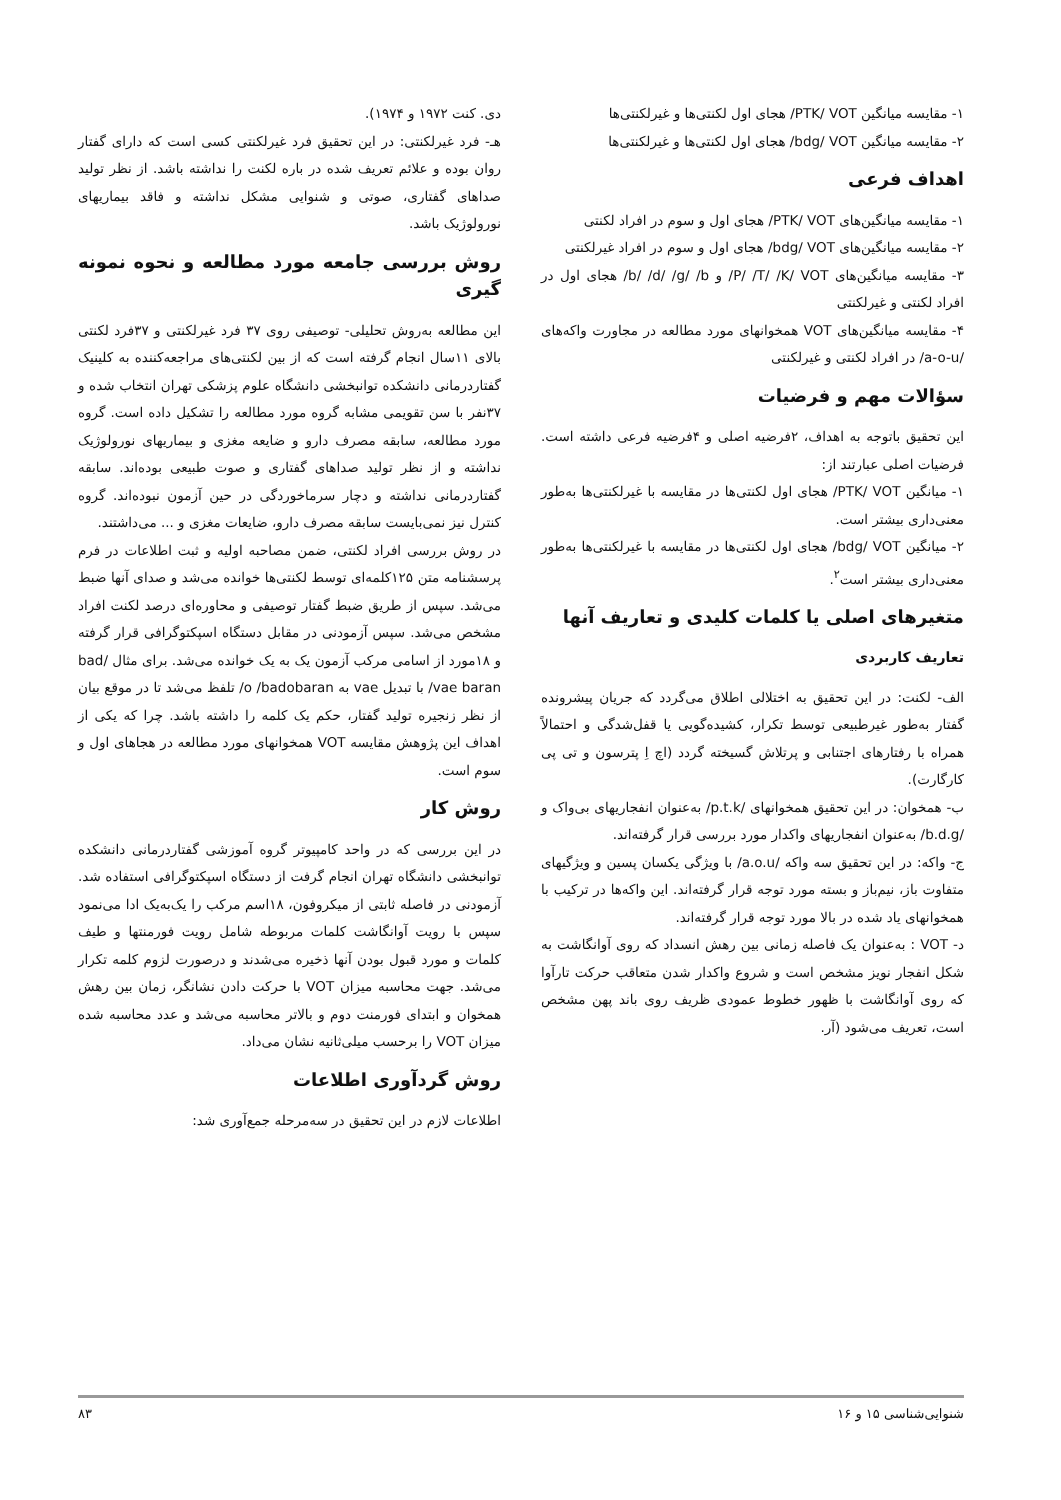۱- مقایسه میانگین PTK/ VOT/ هجای اول لکنتی‌ها و غیرلکنتی‌ها
۲- مقایسه میانگین bdg/ VOT/ هجای اول لکنتی‌ها و غیرلکنتی‌ها
اهداف فرعی
۱- مقایسه میانگین‌های PTK/ VOT/ هجای اول و سوم در افراد لکنتی
۲- مقایسه میانگین‌های bdg/ VOT/ هجای اول و سوم در افراد غیرلکنتی
۳- مقایسه میانگین‌های P/ /T/ /K/ VOT/ و b/ /d/ /g/ /b/ هجای اول در افراد لکنتی و غیرلکنتی
۴- مقایسه میانگین‌های VOT همخوانهای مورد مطالعه در مجاورت واکه‌های /a-o-u/ در افراد لکنتی و غیرلکنتی
سؤالات مهم و فرضیات
این تحقیق باتوجه به اهداف، ۲فرضیه اصلی و ۴فرضیه فرعی داشته است. فرضیات اصلی عبارتند از:
۱- میانگین PTK/ VOT/ هجای اول لکنتی‌ها در مقایسه با غیرلکنتی‌ها به‌طور معنی‌داری بیشتر است.
۲- میانگین bdg/ VOT/ هجای اول لکنتی‌ها در مقایسه با غیرلکنتی‌ها به‌طور معنی‌داری بیشتر است<sup>۲</sup>.
متغیرهای اصلی یا کلمات کلیدی و تعاریف آنها
تعاریف کاربردی
الف- لکنت: در این تحقیق به اختلالی اطلاق می‌گردد که جریان پیشرونده گفتار به‌طور غیرطبیعی توسط تکرار، کشیده‌گویی یا قفل‌شدگی و احتمالاً همراه با رفتارهای اجتنابی و پرتلاش گسیخته گردد (اچ اِ پترسون و تی پی کارگارت).
ب- همخوان: در این تحقیق همخوانهای /p.t.k/ به‌عنوان انفجاریهای بی‌واک و /b.d.g/ به‌عنوان انفجاریهای واکدار مورد بررسی قرار گرفته‌اند.
ج- واکه: در این تحقیق سه واکه /a.o.u/ با ویژگی یکسان پسین و ویژگیهای متفاوت باز، نیم‌باز و بسته مورد توجه قرار گرفته‌اند. این واکه‌ها در ترکیب با همخوانهای یاد شده در بالا مورد توجه قرار گرفته‌اند.
د- VOT : به‌عنوان یک فاصله زمانی بین رهش انسداد که روی آوانگاشت به شکل انفجار نویز مشخص است و شروع واکدار شدن متعاقب حرکت تارآوا که روی آوانگاشت با ظهور خطوط عمودی ظریف روی باند پهن مشخص است، تعریف می‌شود (آر.
دی. کنت ۱۹۷۲ و ۱۹۷۴).
هـ- فرد غیرلکنتی: در این تحقیق فرد غیرلکنتی کسی است که دارای گفتار روان بوده و علائم تعریف شده در باره لکنت را نداشته باشد. از نظر تولید صداهای گفتاری، صوتی و شنوایی مشکل نداشته و فاقد بیماریهای نورولوژیک باشد.
روش بررسی جامعه مورد مطالعه و نحوه نمونه گیری
این مطالعه به‌روش تحلیلی- توصیفی روی ۳۷ فرد غیرلکنتی و ۳۷فرد لکنتی بالای ۱۱سال انجام گرفته است که از بین لکنتی‌های مراجعه‌کننده به کلینیک گفتاردرمانی دانشکده توانبخشی دانشگاه علوم پزشکی تهران انتخاب شده و ۳۷نفر با سن تقویمی مشابه گروه مورد مطالعه را تشکیل داده است. گروه مورد مطالعه، سابقه مصرف دارو و ضایعه مغزی و بیماریهای نورولوژیک نداشته و از نظر تولید صداهای گفتاری و صوت طبیعی بوده‌اند. سابقه گفتاردرمانی نداشته و دچار سرماخوردگی در حین آزمون نبوده‌اند. گروه کنترل نیز نمی‌بایست سابقه مصرف دارو، ضایعات مغزی و ... می‌داشتند.
در روش بررسی افراد لکنتی، ضمن مصاحبه اولیه و ثبت اطلاعات در فرم پرسشنامه متن ۱۲۵کلمه‌ای توسط لکنتی‌ها خوانده می‌شد و صدای آنها ضبط می‌شد. سپس از طریق ضبط گفتار توصیفی و محاوره‌ای درصد لکنت افراد مشخص می‌شد. سپس آزمودنی در مقابل دستگاه اسپکتوگرافی قرار گرفته و ۱۸مورد از اسامی مرکب آزمون یک به یک خوانده می‌شد. برای مثال /bad vae baran/ با تبدیل vae به o /badobaran/ تلفظ می‌شد تا در موقع بیان از نظر زنجیره تولید گفتار، حکم یک کلمه را داشته باشد. چرا که یکی از اهداف این پژوهش مقایسه VOT همخوانهای مورد مطالعه در هجاهای اول و سوم است.
روش کار
در این بررسی که در واحد کامپیوتر گروه آموزشی گفتاردرمانی دانشکده توانبخشی دانشگاه تهران انجام گرفت از دستگاه اسپکتوگرافی استفاده شد. آزمودنی در فاصله ثابتی از میکروفون، ۱۸اسم مرکب را یک‌به‌یک ادا می‌نمود سپس با رویت آوانگاشت کلمات مربوطه شامل رویت فورمنتها و طیف کلمات و مورد قبول بودن آنها ذخیره می‌شدند و درصورت لزوم کلمه تکرار می‌شد. جهت محاسبه میزان VOT با حرکت دادن نشانگر، زمان بین رهش همخوان و ابتدای فورمنت دوم و بالاتر محاسبه می‌شد و عدد محاسبه شده میزان VOT را برحسب میلی‌ثانیه نشان می‌داد.
روش گردآوری اطلاعات
اطلاعات لازم در این تحقیق در سه‌مرحله جمع‌آوری شد:
شنوایی‌شناسی ۱۵ و ۱۶ ۸۳